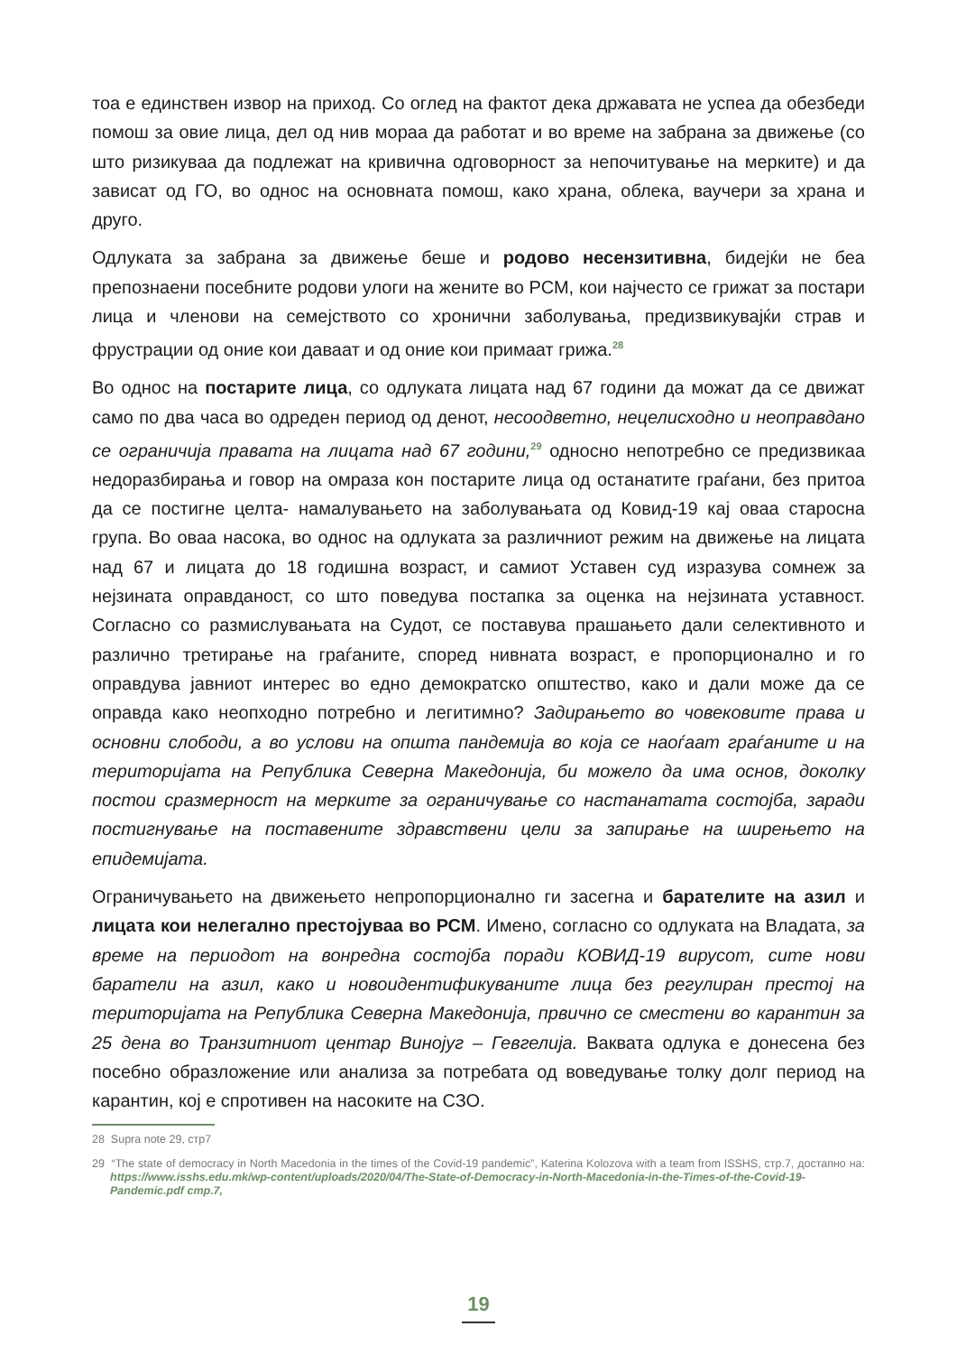тоа е единствен извор на приход. Со оглед на фактот дека државата не успеа да обезбеди помош за овие лица, дел од нив мораа да работат и во време на забрана за движење (со што ризикуваа да подлежат на кривична одговорност за непочитување на мерките) и да зависат од ГО, во однос на основната помош, како храна, облека, ваучери за храна и друго.
Одлуката за забрана за движење беше и родово несензитивна, бидејќи не беа препознаени посебните родови улоги на жените во РСМ, кои најчесто се грижат за постари лица и членови на семејството со хронични заболувања, предизвикувајќи страв и фрустрации од оние кои даваат и од оние кои примаат грижа.<sup>28</sup>
Во однос на постарите лица, со одлуката лицата над 67 години да можат да се движат само по два часа во одреден период од денот, несоодветно, нецелисходно и неоправдано се ограничија правата на лицата над 67 години,<sup>29</sup> односно непотребно се предизвикаа недоразбирања и говор на омраза кон постарите лица од останатите граѓани, без притоа да се постигне целта- намалувањето на заболувањата од Ковид-19 кај оваа старосна група. Во оваа насока, во однос на одлуката за различниот режим на движење на лицата над 67 и лицата до 18 годишна возраст, и самиот Уставен суд изразува сомнеж за нејзината оправданост, со што поведува постапка за оценка на нејзината уставност. Согласно со размислувањата на Судот, се поставува прашањето дали селективното и различно третирање на граѓаните, според нивната возраст, е пропорционално и го оправдува јавниот интерес во едно демократско општество, како и дали може да се оправда како неопходно потребно и легитимно? Задирањето во човековите права и основни слободи, а во услови на општа пандемија во која се наоѓаат граѓаните и на територијата на Република Северна Македонија, би можело да има основ, доколку постои сразмерност на мерките за ограничување со настанатата состојба, заради постигнување на поставените здравствени цели за запирање на ширењето на епидемијата.
Ограничувањето на движењето непропорционално ги засегна и барателите на азил и лицата кои нелегално престојуваа во РСМ. Имено, согласно со одлуката на Владата, за време на периодот на вонредна состојба поради КОВИД-19 вирусот, сите нови баратели на азил, како и новоидентификуваните лица без регулиран престој на територијата на Република Северна Македонија, првично се сместени во карантин за 25 дена во Транзитниот центар Винојуг – Гевгелија. Ваквата одлука е донесена без посебно образложение или анализа за потребата од воведување толку долг период на карантин, кој е спротивен на насоките на СЗО.
28 Supra note 29, стр7
29 “The state of democracy in North Macedonia in the times of the Covid-19 pandemic”, Katerina Kolozova with a team from ISSHS, стр.7, достапно на: https://www.isshs.edu.mk/wp-content/uploads/2020/04/The-State-of-Democracy-in-North-Macedonia-in-the-Times-of-the-Covid-19-Pandemic.pdf стр.7,
19